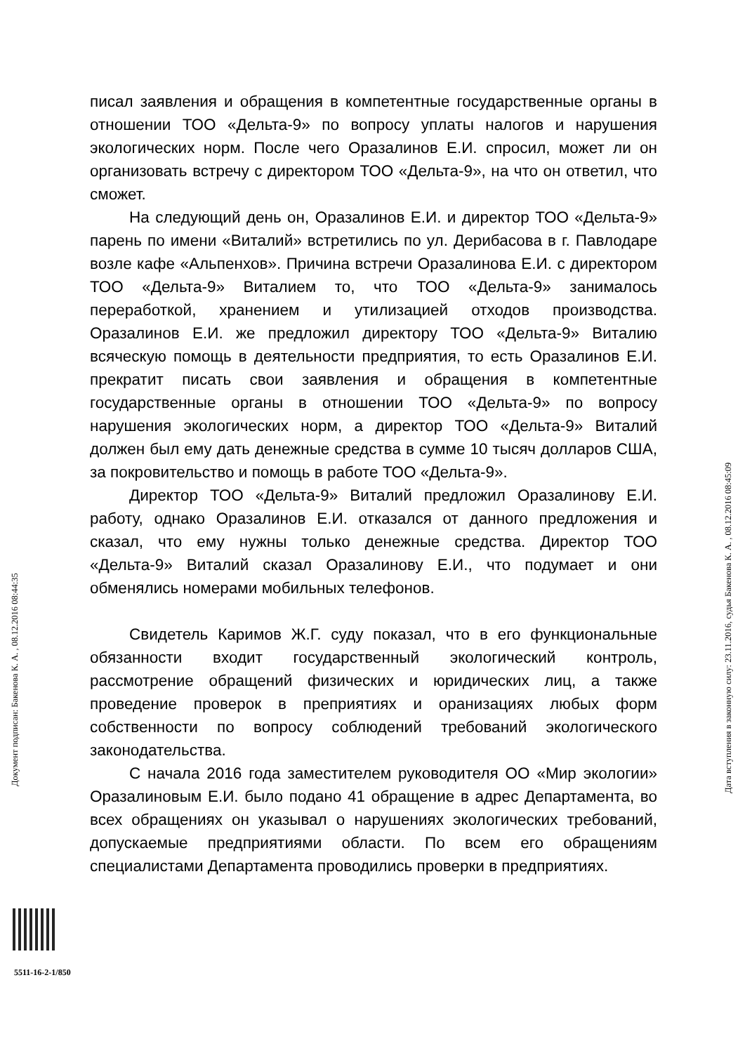писал заявления и обращения в компетентные государственные органы в отношении ТОО «Дельта-9» по вопросу уплаты налогов и нарушения экологических норм. После чего Оразалинов Е.И. спросил, может ли он организовать встречу с директором ТОО «Дельта-9», на что он ответил, что сможет.
На следующий день он, Оразалинов Е.И. и директор ТОО «Дельта-9» парень по имени «Виталий» встретились по ул. Дерибасова в г. Павлодаре возле кафе «Альпенхов». Причина встречи Оразалинова Е.И. с директором ТОО «Дельта-9» Виталием то, что ТОО «Дельта-9» занималось переработкой, хранением и утилизацией отходов производства. Оразалинов Е.И. же предложил директору ТОО «Дельта-9» Виталию всяческую помощь в деятельности предприятия, то есть Оразалинов Е.И. прекратит писать свои заявления и обращения в компетентные государственные органы в отношении ТОО «Дельта-9» по вопросу нарушения экологических норм, а директор ТОО «Дельта-9» Виталий должен был ему дать денежные средства в сумме 10 тысяч долларов США, за покровительство и помощь в работе ТОО «Дельта-9».
Директор ТОО «Дельта-9» Виталий предложил Оразалинову Е.И. работу, однако Оразалинов Е.И. отказался от данного предложения и сказал, что ему нужны только денежные средства. Директор ТОО «Дельта-9» Виталий сказал Оразалинову Е.И., что подумает и они обменялись номерами мобильных телефонов.
Свидетель Каримов Ж.Г. суду показал, что в его функциональные обязанности входит государственный экологический контроль, рассмотрение обращений физических и юридических лиц, а также проведение проверок в преприятиях и оранизациях любых форм собственности по вопросу соблюдений требований экологического законодательства.
С начала 2016 года заместителем руководителя ОО «Мир экологии» Оразалиновым Е.И. было подано 41 обращение в адрес Департамента, во всех обращениях он указывал о нарушениях экологических требований, допускаемые предприятиями области. По всем его обращениям специалистами Департамента проводились проверки в предприятиях.
Документ подписан: Бакенова К. А. , 08.12.2016 08:44:35
Дата вступления в законную силу: 23.11.2016, судья Бакенова К. А. , 08.12.2016 08:45:09
5511-16-2-1/850